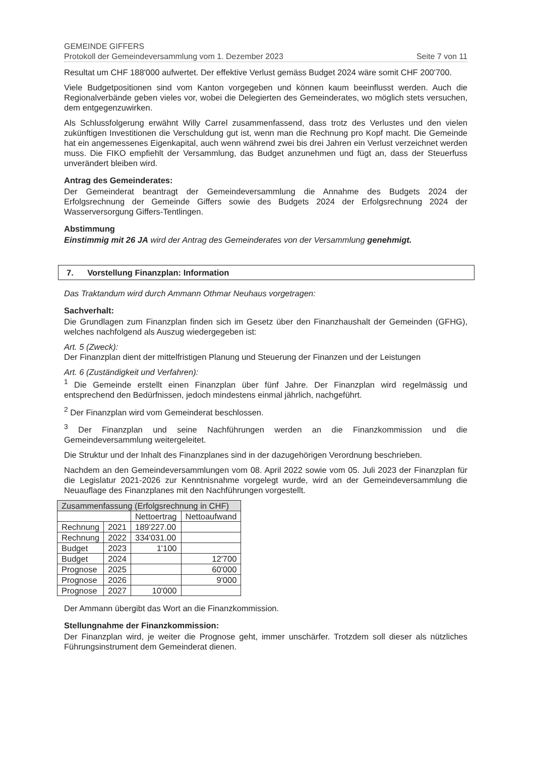GEMEINDE GIFFERS
Protokoll der Gemeindeversammlung vom 1. Dezember 2023 Seite 7 von 11
Resultat um CHF 188'000 aufwertet. Der effektive Verlust gemäss Budget 2024 wäre somit CHF 200'700.
Viele Budgetpositionen sind vom Kanton vorgegeben und können kaum beeinflusst werden. Auch die Regionalverbände geben vieles vor, wobei die Delegierten des Gemeinderates, wo möglich stets versuchen, dem entgegenzuwirken.
Als Schlussfolgerung erwähnt Willy Carrel zusammenfassend, dass trotz des Verlustes und den vielen zukünftigen Investitionen die Verschuldung gut ist, wenn man die Rechnung pro Kopf macht. Die Gemeinde hat ein angemessenes Eigenkapital, auch wenn während zwei bis drei Jahren ein Verlust verzeichnet werden muss. Die FIKO empfiehlt der Versammlung, das Budget anzunehmen und fügt an, dass der Steuerfuss unverändert bleiben wird.
Antrag des Gemeinderates:
Der Gemeinderat beantragt der Gemeindeversammlung die Annahme des Budgets 2024 der Erfolgsrechnung der Gemeinde Giffers sowie des Budgets 2024 der Erfolgsrechnung 2024 der Wasserversorgung Giffers-Tentlingen.
Abstimmung
Einstimmig mit 26 JA wird der Antrag des Gemeinderates von der Versammlung genehmigt.
7. Vorstellung Finanzplan: Information
Das Traktandum wird durch Ammann Othmar Neuhaus vorgetragen:
Sachverhalt:
Die Grundlagen zum Finanzplan finden sich im Gesetz über den Finanzhaushalt der Gemeinden (GFHG), welches nachfolgend als Auszug wiedergegeben ist:
Art. 5 (Zweck):
Der Finanzplan dient der mittelfristigen Planung und Steuerung der Finanzen und der Leistungen
Art. 6 (Zuständigkeit und Verfahren):
<sup>1</sup> Die Gemeinde erstellt einen Finanzplan über fünf Jahre. Der Finanzplan wird regelmässig und entsprechend den Bedürfnissen, jedoch mindestens einmal jährlich, nachgeführt.
<sup>2</sup> Der Finanzplan wird vom Gemeinderat beschlossen.
<sup>3</sup> Der Finanzplan und seine Nachführungen werden an die Finanzkommission und die Gemeindeversammlung weitergeleitet.
Die Struktur und der Inhalt des Finanzplanes sind in der dazugehörigen Verordnung beschrieben.
Nachdem an den Gemeindeversammlungen vom 08. April 2022 sowie vom 05. Juli 2023 der Finanzplan für die Legislatur 2021-2026 zur Kenntnisnahme vorgelegt wurde, wird an der Gemeindeversammlung die Neuauflage des Finanzplanes mit den Nachführungen vorgestellt.
| Zusammenfassung (Erfolgsrechnung in CHF) | | | |
| --- | --- | --- | --- |
| | | Nettoertrag | Nettoaufwand |
| Rechnung | 2021 | 189'227.00 | |
| Rechnung | 2022 | 334'031.00 | |
| Budget | 2023 | 1'100 | |
| Budget | 2024 | | 12'700 |
| Prognose | 2025 | | 60'000 |
| Prognose | 2026 | | 9'000 |
| Prognose | 2027 | 10'000 | |
Der Ammann übergibt das Wort an die Finanzkommission.
Stellungnahme der Finanzkommission:
Der Finanzplan wird, je weiter die Prognose geht, immer unschärfer. Trotzdem soll dieser als nützliches Führungsinstrument dem Gemeinderat dienen.